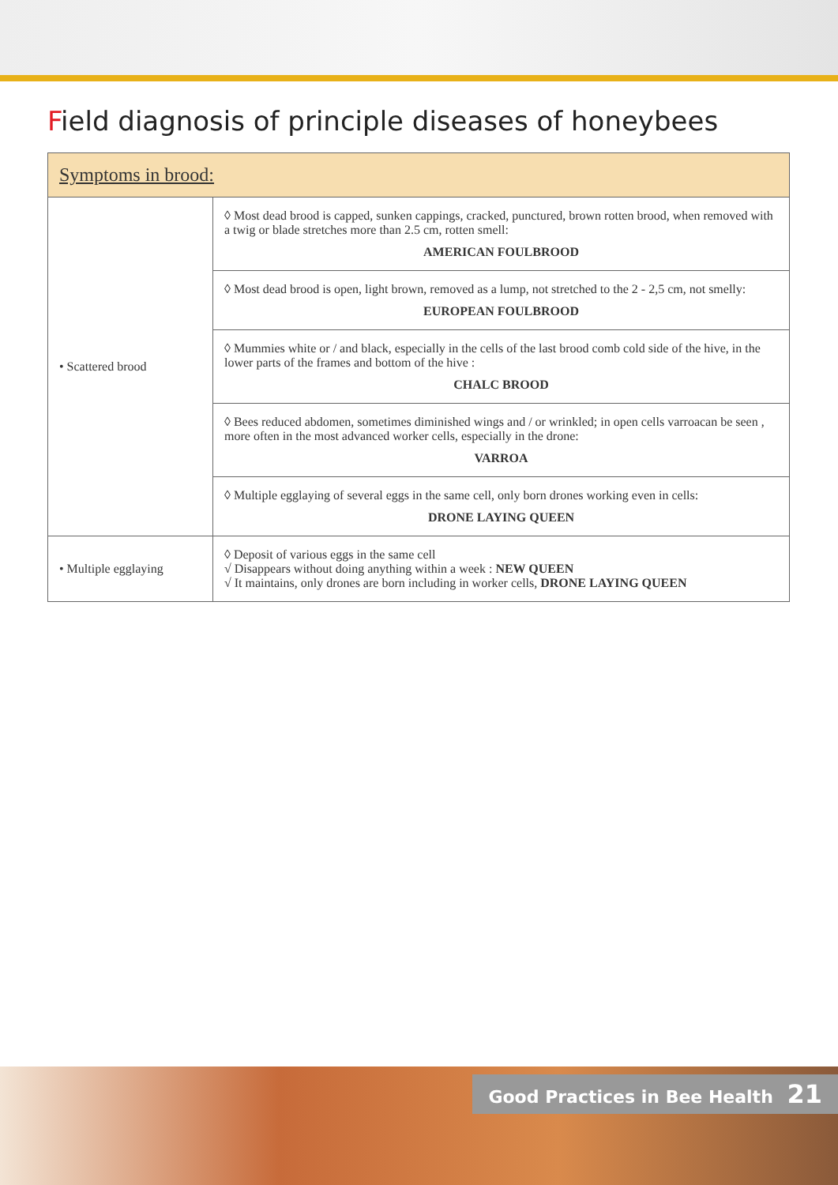Field diagnosis of principle diseases of honeybees
| Symptoms in brood: | |
| --- | --- |
| • Scattered brood | ◊ Most dead brood is capped, sunken cappings, cracked, punctured, brown rotten brood, when removed with a twig or blade stretches more than 2.5 cm, rotten smell: AMERICAN FOULBROOD |
| | ◊ Most dead brood is open, light brown, removed as a lump, not stretched to the 2 - 2,5 cm, not smelly: EUROPEAN FOULBROOD |
| | ◊ Mummies white or / and black, especially in the cells of the last brood comb cold side of the hive, in the lower parts of the frames and bottom of the hive : CHALC BROOD |
| | ◊ Bees reduced abdomen, sometimes diminished wings and / or wrinkled; in open cells varroacan be seen , more often in the most advanced worker cells, especially in the drone: VARROA |
| | ◊ Multiple egglaying of several eggs in the same cell, only born drones working even in cells: DRONE LAYING QUEEN |
| • Multiple egglaying | ◊ Deposit of various eggs in the same cell √ Disappears without doing anything within a week : NEW QUEEN √ It maintains, only drones are born including in worker cells, DRONE LAYING QUEEN |
Good Practices in Bee Health 21